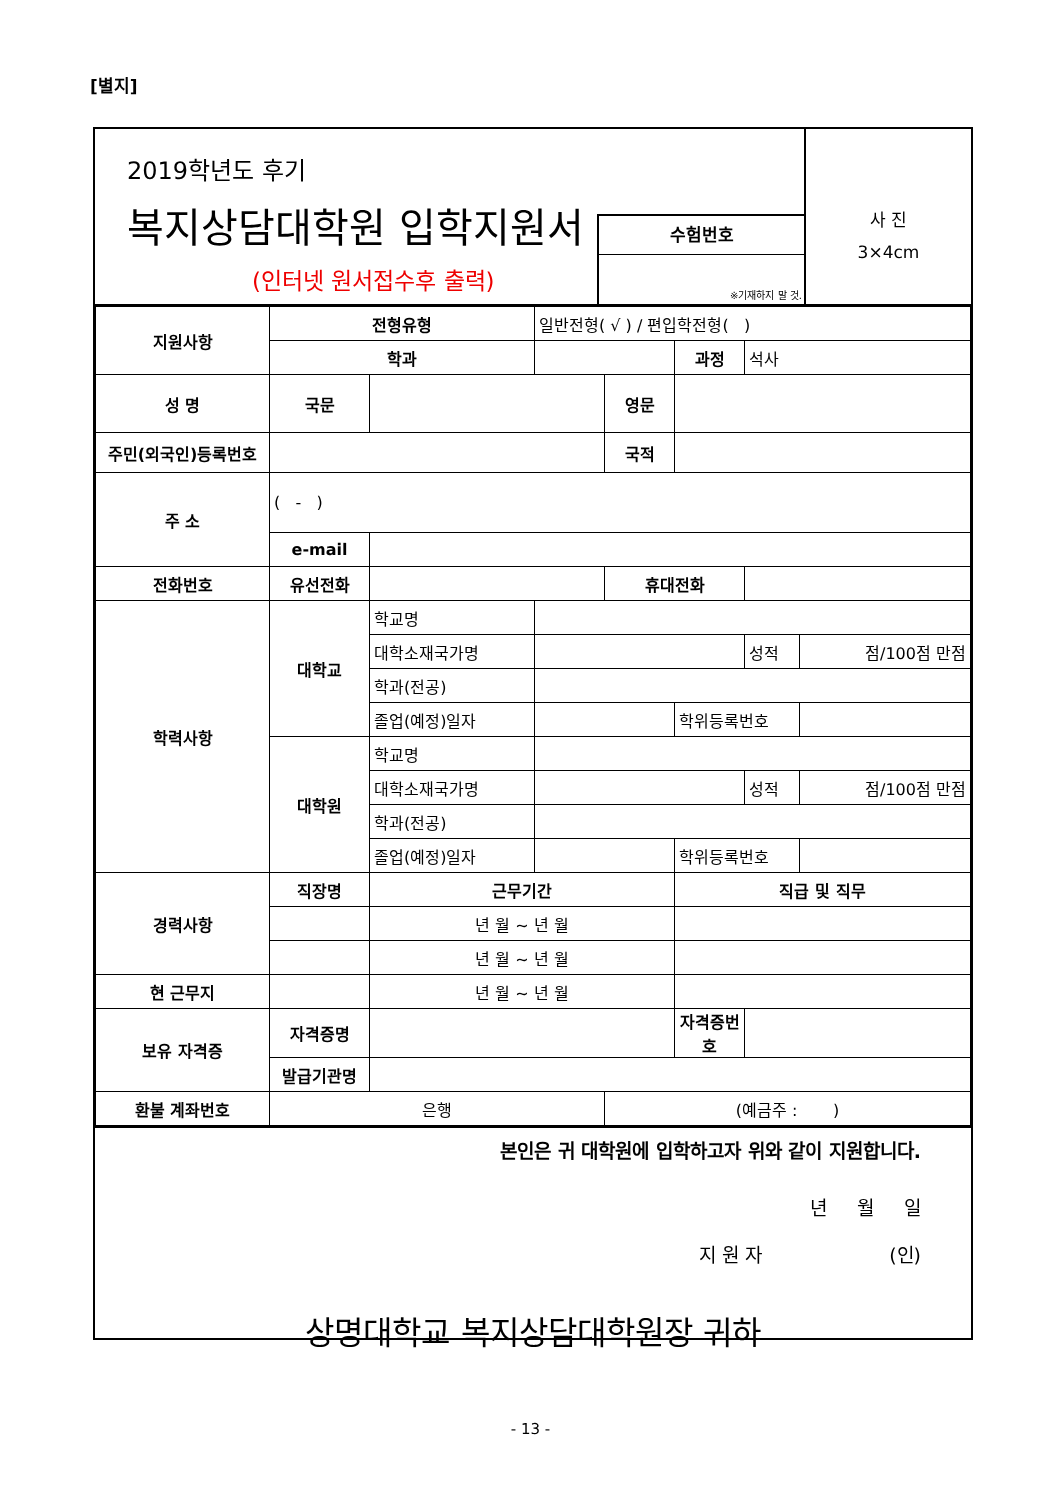[별지]
2019학년도 후기
복지상담대학원 입학지원서
(인터넷 원서접수후 출력)
수험번호
※기재하지 말 것.
사 진
3×4cm
| 지원사항 | 전형유형 | | 일반전형( √ ) / 편입학전형( ) | | | | |
| | 학과 | | | | 과정 | 석사 | |
| 성 명 | 국문 | | | 영문 | | | |
| 주민(외국인)등록번호 | | | | 국적 | | | |
| 주 소 | ( - ) | | | | | | |
| | e-mail | | | | | | |
| 전화번호 | 유선전화 | | | 휴대전화 | | | |
| 학력사항 | 대학교 | 학교명 | | | | | |
| | | 대학소재국가명 | | | | 성적 | 점/100점 만점 |
| | | 학과(전공) | | | | | |
| | | 졸업(예정)일자 | | | 학위등록번호 | | |
| | 대학원 | 학교명 | | | | | |
| | | 대학소재국가명 | | | | 성적 | 점/100점 만점 |
| | | 학과(전공) | | | | | |
| | | 졸업(예정)일자 | | | 학위등록번호 | | |
| 경력사항 | 직장명 | 근무기간 | | | 직급 및 직무 | | |
| | | 년 월 ~ 년 월 | | | | | |
| | | 년 월 ~ 년 월 | | | | | |
| 현 근무지 | | 년 월 ~ 년 월 | | | | | |
| 보유 자격증 | 자격증명 | | | | 자격증번호 | | |
| | 발급기관명 | | | | | | |
| 환불 계좌번호 | 은행 | | | (예금주 : ) | | | |
본인은 귀 대학원에 입학하고자 위와 같이 지원합니다.
년 월 일
지 원 자 (인)
상명대학교 복지상담대학원장 귀하
- 13 -